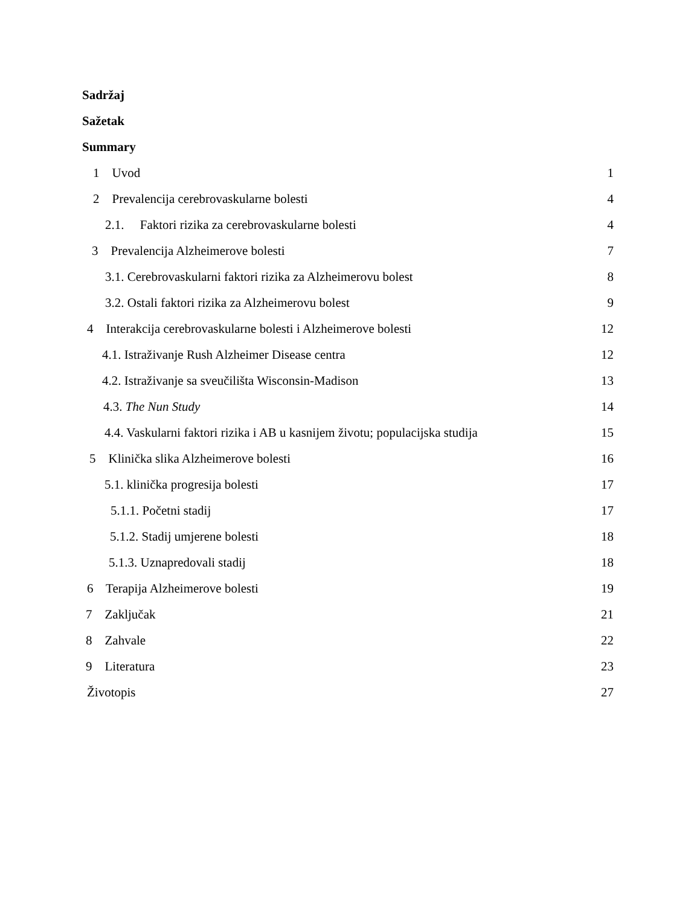Sadržaj
Sažetak
Summary
1 Uvod 1
2 Prevalencija cerebrovaskularne bolesti 4
2.1. Faktori rizika za cerebrovaskularne bolesti 4
3 Prevalencija Alzheimerove bolesti 7
3.1. Cerebrovaskularni faktori rizika za Alzheimerovu bolest 8
3.2. Ostali faktori rizika za Alzheimerovu bolest 9
4 Interakcija cerebrovaskularne bolesti i Alzheimerove bolesti 12
4.1. Istraživanje Rush Alzheimer Disease centra 12
4.2. Istraživanje sa sveučilišta Wisconsin-Madison 13
4.3. The Nun Study 14
4.4. Vaskularni faktori rizika i AB u kasnijem životu; populacijska studija 15
5 Klinička slika Alzheimerove bolesti 16
5.1. klinička progresija bolesti 17
5.1.1. Početni stadij 17
5.1.2. Stadij umjerene bolesti 18
5.1.3. Uznapredovali stadij 18
6 Terapija Alzheimerove bolesti 19
7 Zaključak 21
8 Zahvale 22
9 Literatura 23
Životopis 27